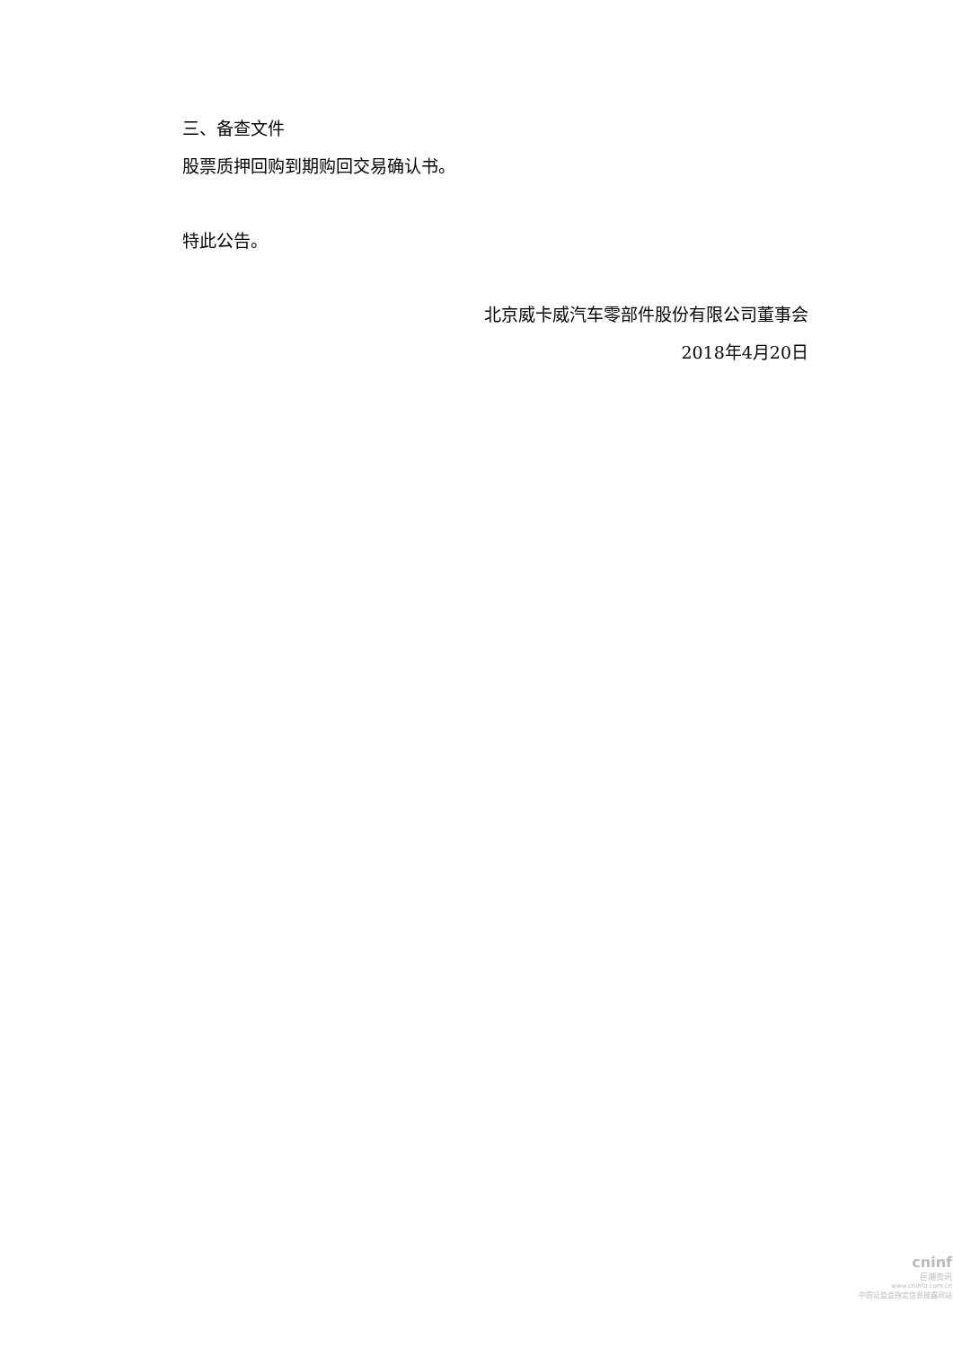三、备查文件
股票质押回购到期购回交易确认书。
特此公告。
北京威卡威汽车零部件股份有限公司董事会
2018年4月20日
cninf
巨潮资讯
www.cninfo.com.cn
中国证监会指定信息披露网站